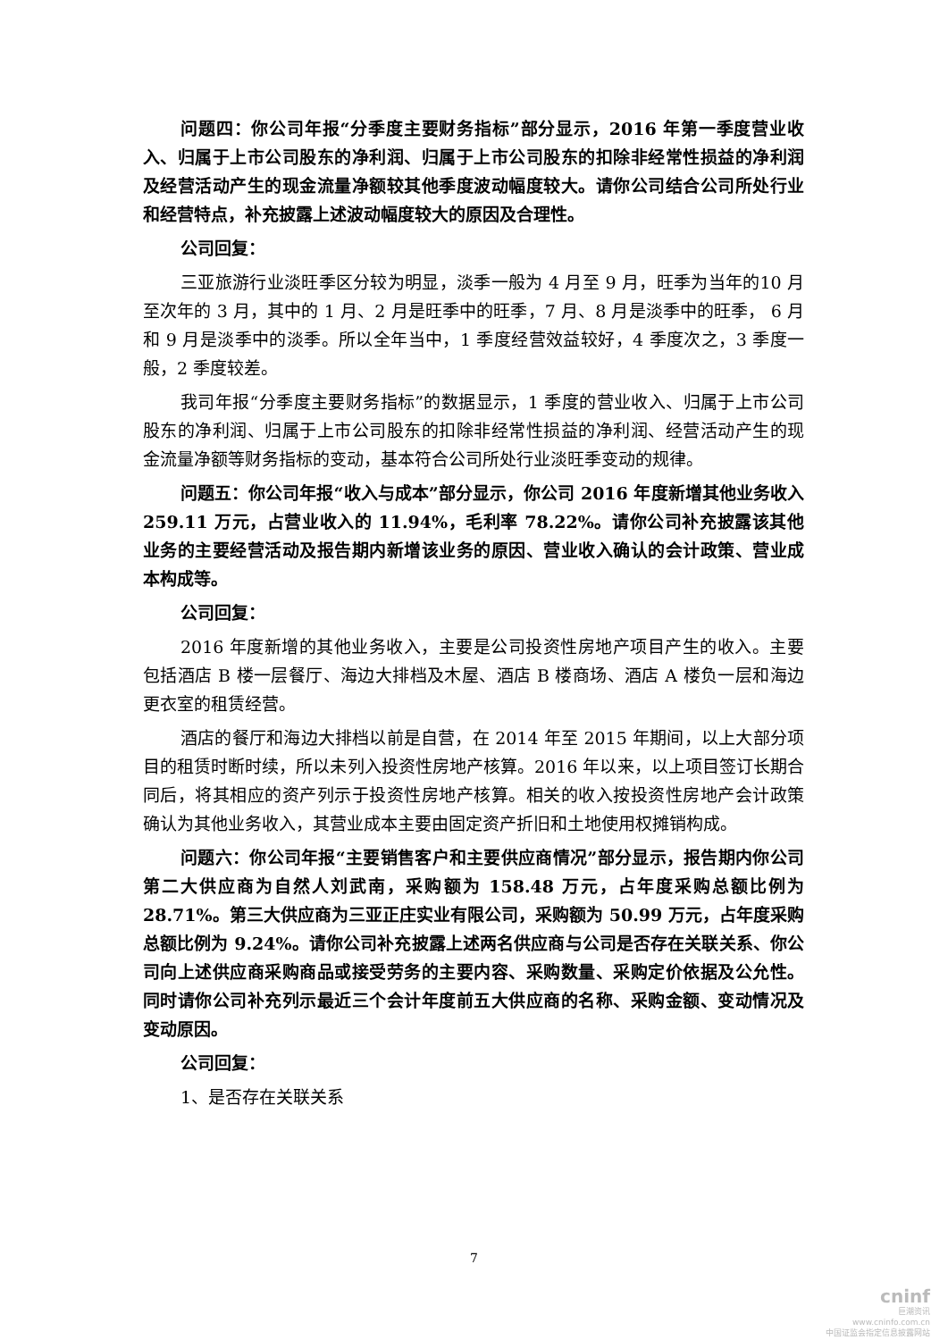问题四：你公司年报“分季度主要财务指标”部分显示，2016 年第一季度营业收入、归属于上市公司股东的净利润、归属于上市公司股东的扣除非经常性损益的净利润及经营活动产生的现金流量净额较其他季度波动幅度较大。请你公司结合公司所处行业和经营特点，补充披露上述波动幅度较大的原因及合理性。
公司回复：
三亚旅游行业淡旺季区分较为明显，淡季一般为 4 月至 9 月，旺季为当年的10 月至次年的 3 月，其中的 1 月、2 月是旺季中的旺季，7 月、8 月是淡季中的旺季， 6 月和 9 月是淡季中的淡季。所以全年当中，1 季度经营效益较好，4 季度次之，3 季度一般，2 季度较差。
我司年报“分季度主要财务指标”的数据显示，1 季度的营业收入、归属于上市公司股东的净利润、归属于上市公司股东的扣除非经常性损益的净利润、经营活动产生的现金流量净额等财务指标的变动，基本符合公司所处行业淡旺季变动的规律。
问题五：你公司年报“收入与成本”部分显示，你公司 2016 年度新增其他业务收入 259.11 万元，占营业收入的 11.94%，毛利率 78.22%。请你公司补充披露该其他业务的主要经营活动及报告期内新增该业务的原因、营业收入确认的会计政策、营业成本构成等。
公司回复：
2016 年度新增的其他业务收入，主要是公司投资性房地产项目产生的收入。主要包括酒店 B 楼一层餐厅、海边大排档及木屋、酒店 B 楼商场、酒店 A 楼负一层和海边更衣室的租赁经营。
酒店的餐厅和海边大排档以前是自营，在 2014 年至 2015 年期间，以上大部分项目的租赁时断时续，所以未列入投资性房地产核算。2016 年以来，以上项目签订长期合同后，将其相应的资产列示于投资性房地产核算。相关的收入按投资性房地产会计政策确认为其他业务收入，其营业成本主要由固定资产折旧和土地使用权摊销构成。
问题六：你公司年报“主要销售客户和主要供应商情况”部分显示，报告期内你公司第二大供应商为自然人刘武南，采购额为 158.48 万元，占年度采购总额比例为 28.71%。第三大供应商为三亚正庄实业有限公司，采购额为 50.99 万元，占年度采购总额比例为 9.24%。请你公司补充披露上述两名供应商与公司是否存在关联关系、你公司向上述供应商采购商品或接受劳务的主要内容、采购数量、采购定价依据及公允性。同时请你公司补充列示最近三个会计年度前五大供应商的名称、采购金额、变动情况及变动原因。
公司回复：
1、是否存在关联关系
7
cninf
巨潮资讯
www.cninfo.com.cn
中国证监会指定信息披露网站